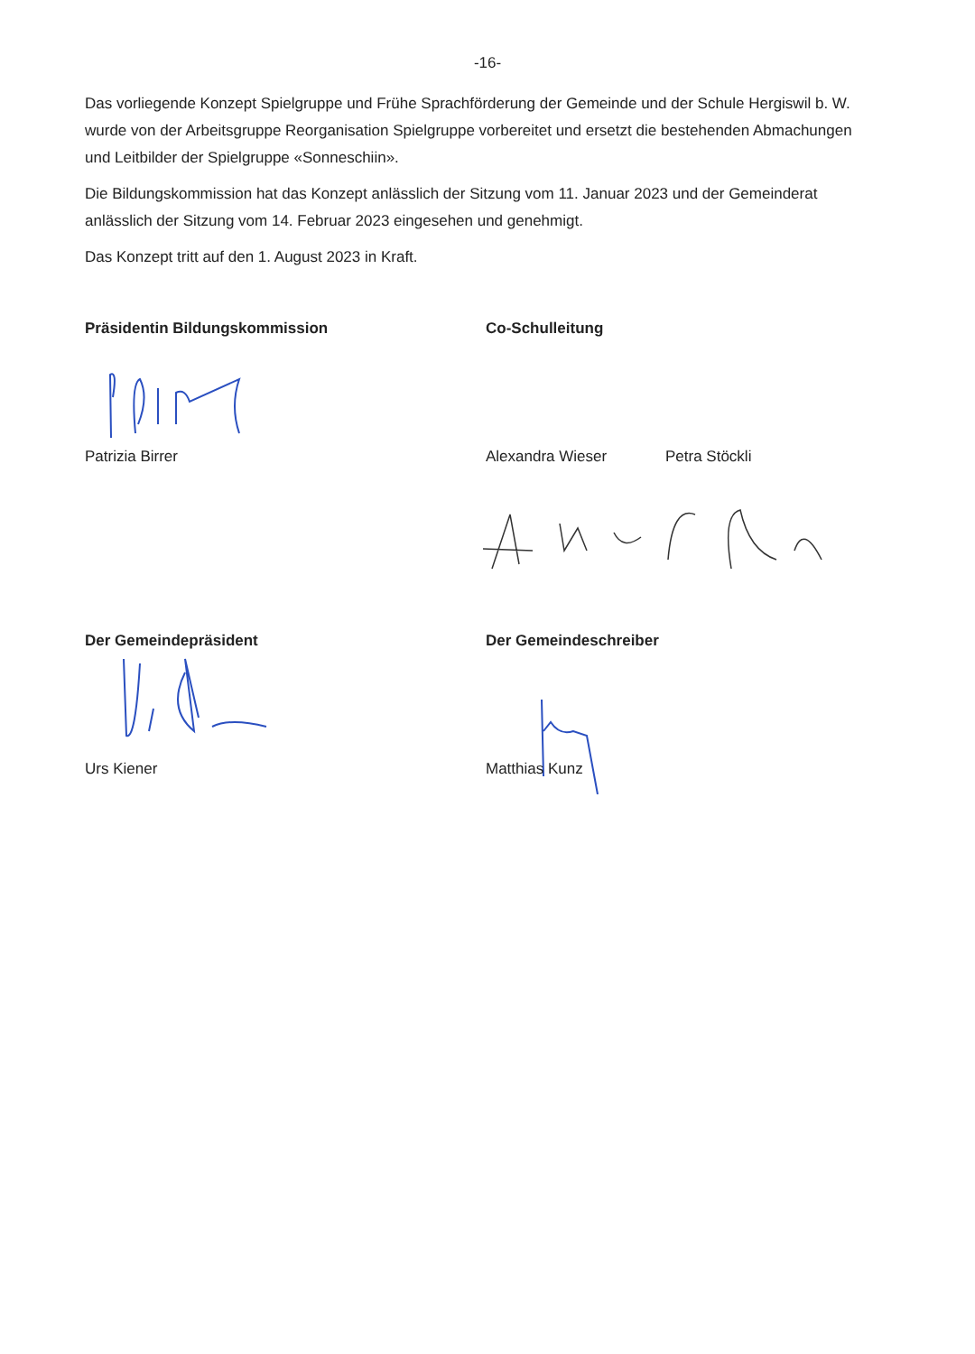-16-
Das vorliegende Konzept Spielgruppe und Frühe Sprachförderung der Gemeinde und der Schule Hergiswil b. W. wurde von der Arbeitsgruppe Reorganisation Spielgruppe vorbereitet und ersetzt die bestehenden Abmachungen und Leitbilder der Spielgruppe «Sonneschiin».
Die Bildungskommission hat das Konzept anlässlich der Sitzung vom 11. Januar 2023 und der Gemeinderat anlässlich der Sitzung vom 14. Februar 2023 eingesehen und genehmigt.
Das Konzept tritt auf den 1. August 2023 in Kraft.
Präsidentin Bildungskommission Co-Schulleitung
Patrizia Birrer Alexandra Wieser Petra Stöckli
Der Gemeindepräsident Der Gemeindeschreiber
Urs Kiener Matthias Kunz